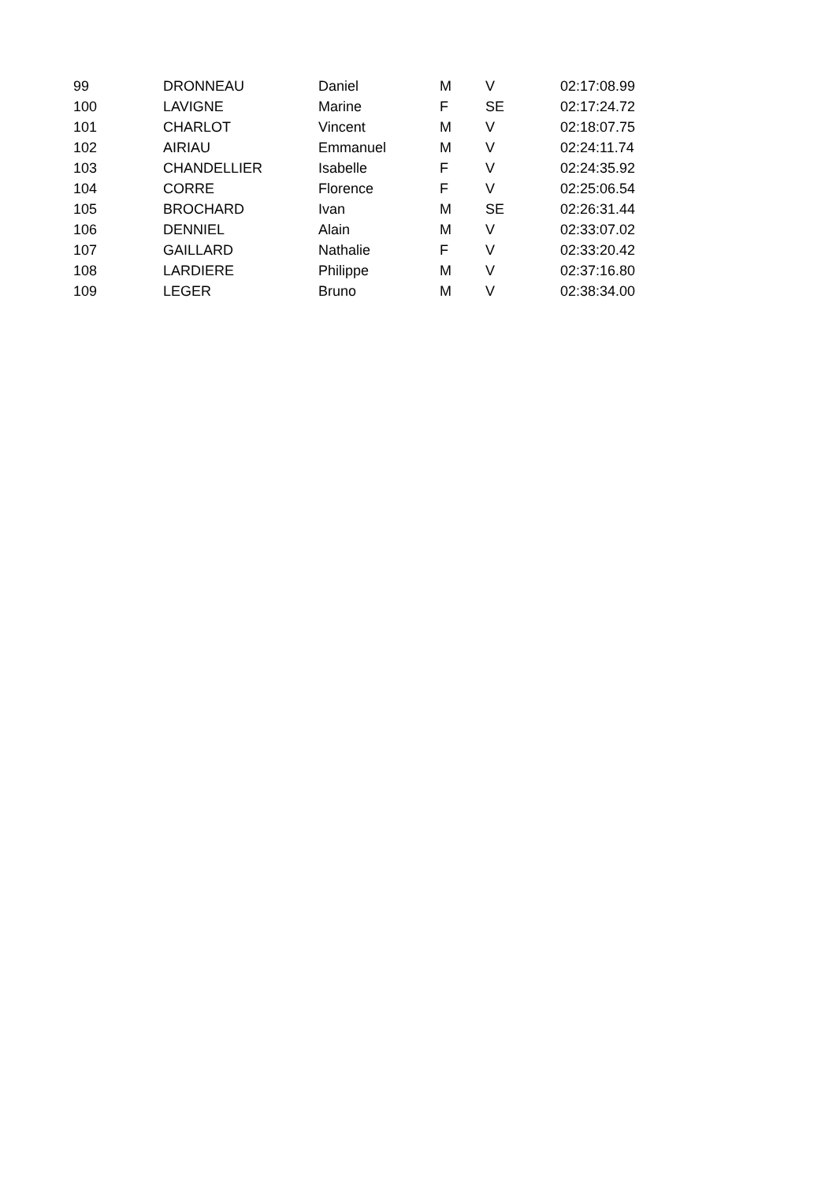| 99 | DRONNEAU | Daniel | M | V | 02:17:08.99 |
| 100 | LAVIGNE | Marine | F | SE | 02:17:24.72 |
| 101 | CHARLOT | Vincent | M | V | 02:18:07.75 |
| 102 | AIRIAU | Emmanuel | M | V | 02:24:11.74 |
| 103 | CHANDELLIER | Isabelle | F | V | 02:24:35.92 |
| 104 | CORRE | Florence | F | V | 02:25:06.54 |
| 105 | BROCHARD | Ivan | M | SE | 02:26:31.44 |
| 106 | DENNIEL | Alain | M | V | 02:33:07.02 |
| 107 | GAILLARD | Nathalie | F | V | 02:33:20.42 |
| 108 | LARDIERE | Philippe | M | V | 02:37:16.80 |
| 109 | LEGER | Bruno | M | V | 02:38:34.00 |